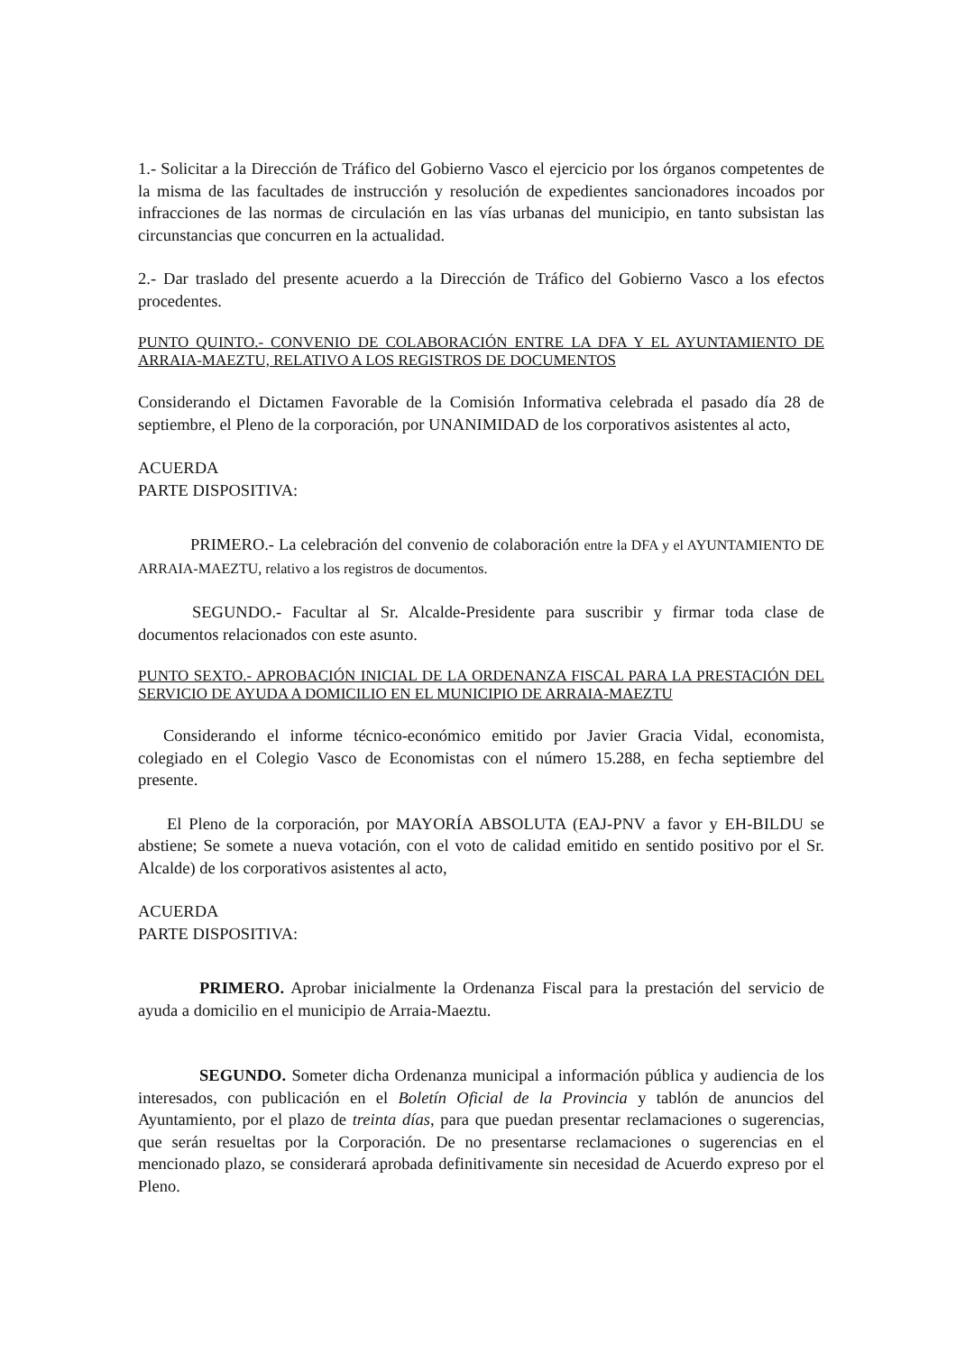1.- Solicitar a la Dirección de Tráfico del Gobierno Vasco el ejercicio por los órganos competentes de la misma de las facultades de instrucción y resolución de expedientes sancionadores incoados por infracciones de las normas de circulación en las vías urbanas del municipio, en tanto subsistan las circunstancias que concurren en la actualidad.
2.- Dar traslado del presente acuerdo a la Dirección de Tráfico del Gobierno Vasco a los efectos procedentes.
PUNTO QUINTO.- CONVENIO DE COLABORACIÓN ENTRE LA DFA Y EL AYUNTAMIENTO DE ARRAIA-MAEZTU, RELATIVO A LOS REGISTROS DE DOCUMENTOS
Considerando el Dictamen Favorable de la Comisión Informativa celebrada el pasado día 28 de septiembre, el Pleno de la corporación, por UNANIMIDAD de los corporativos asistentes al acto,
ACUERDA
PARTE DISPOSITIVA:
PRIMERO.- La celebración del convenio de colaboración entre la DFA y el AYUNTAMIENTO DE ARRAIA-MAEZTU, relativo a los registros de documentos.
SEGUNDO.- Facultar al Sr. Alcalde-Presidente para suscribir y firmar toda clase de documentos relacionados con este asunto.
PUNTO SEXTO.- APROBACIÓN INICIAL DE LA ORDENANZA FISCAL PARA LA PRESTACIÓN DEL SERVICIO DE AYUDA A DOMICILIO EN EL MUNICIPIO DE ARRAIA-MAEZTU
Considerando el informe técnico-económico emitido por Javier Gracia Vidal, economista, colegiado en el Colegio Vasco de Economistas con el número 15.288, en fecha septiembre del presente.
El Pleno de la corporación, por MAYORÍA ABSOLUTA (EAJ-PNV a favor y EH-BILDU se abstiene; Se somete a nueva votación, con el voto de calidad emitido en sentido positivo por el Sr. Alcalde) de los corporativos asistentes al acto,
ACUERDA
PARTE DISPOSITIVA:
PRIMERO. Aprobar inicialmente la Ordenanza Fiscal para la prestación del servicio de ayuda a domicilio en el municipio de Arraia-Maeztu.
SEGUNDO. Someter dicha Ordenanza municipal a información pública y audiencia de los interesados, con publicación en el Boletín Oficial de la Provincia y tablón de anuncios del Ayuntamiento, por el plazo de treinta días, para que puedan presentar reclamaciones o sugerencias, que serán resueltas por la Corporación. De no presentarse reclamaciones o sugerencias en el mencionado plazo, se considerará aprobada definitivamente sin necesidad de Acuerdo expreso por el Pleno.